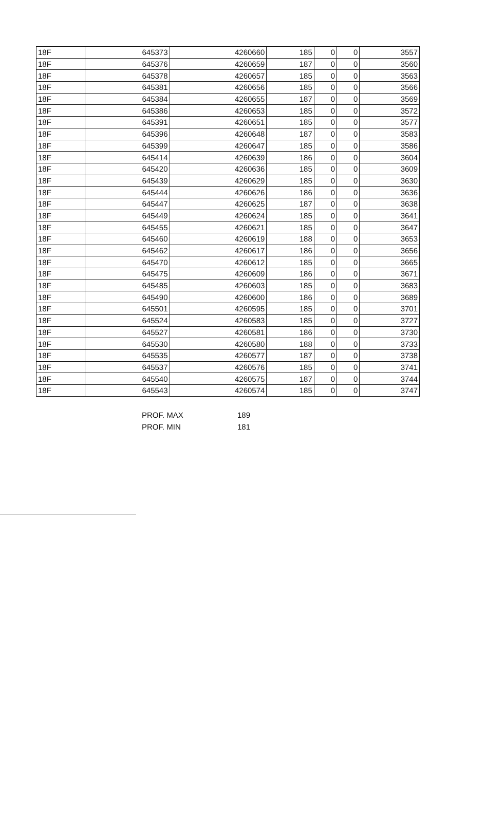| 18F | 645373 | 4260660 | 185 | 0 | 0 | 3557 |
| 18F | 645376 | 4260659 | 187 | 0 | 0 | 3560 |
| 18F | 645378 | 4260657 | 185 | 0 | 0 | 3563 |
| 18F | 645381 | 4260656 | 185 | 0 | 0 | 3566 |
| 18F | 645384 | 4260655 | 187 | 0 | 0 | 3569 |
| 18F | 645386 | 4260653 | 185 | 0 | 0 | 3572 |
| 18F | 645391 | 4260651 | 185 | 0 | 0 | 3577 |
| 18F | 645396 | 4260648 | 187 | 0 | 0 | 3583 |
| 18F | 645399 | 4260647 | 185 | 0 | 0 | 3586 |
| 18F | 645414 | 4260639 | 186 | 0 | 0 | 3604 |
| 18F | 645420 | 4260636 | 185 | 0 | 0 | 3609 |
| 18F | 645439 | 4260629 | 185 | 0 | 0 | 3630 |
| 18F | 645444 | 4260626 | 186 | 0 | 0 | 3636 |
| 18F | 645447 | 4260625 | 187 | 0 | 0 | 3638 |
| 18F | 645449 | 4260624 | 185 | 0 | 0 | 3641 |
| 18F | 645455 | 4260621 | 185 | 0 | 0 | 3647 |
| 18F | 645460 | 4260619 | 188 | 0 | 0 | 3653 |
| 18F | 645462 | 4260617 | 186 | 0 | 0 | 3656 |
| 18F | 645470 | 4260612 | 185 | 0 | 0 | 3665 |
| 18F | 645475 | 4260609 | 186 | 0 | 0 | 3671 |
| 18F | 645485 | 4260603 | 185 | 0 | 0 | 3683 |
| 18F | 645490 | 4260600 | 186 | 0 | 0 | 3689 |
| 18F | 645501 | 4260595 | 185 | 0 | 0 | 3701 |
| 18F | 645524 | 4260583 | 185 | 0 | 0 | 3727 |
| 18F | 645527 | 4260581 | 186 | 0 | 0 | 3730 |
| 18F | 645530 | 4260580 | 188 | 0 | 0 | 3733 |
| 18F | 645535 | 4260577 | 187 | 0 | 0 | 3738 |
| 18F | 645537 | 4260576 | 185 | 0 | 0 | 3741 |
| 18F | 645540 | 4260575 | 187 | 0 | 0 | 3744 |
| 18F | 645543 | 4260574 | 185 | 0 | 0 | 3747 |
| PROF. MAX | 189 |
| PROF. MIN | 181 |